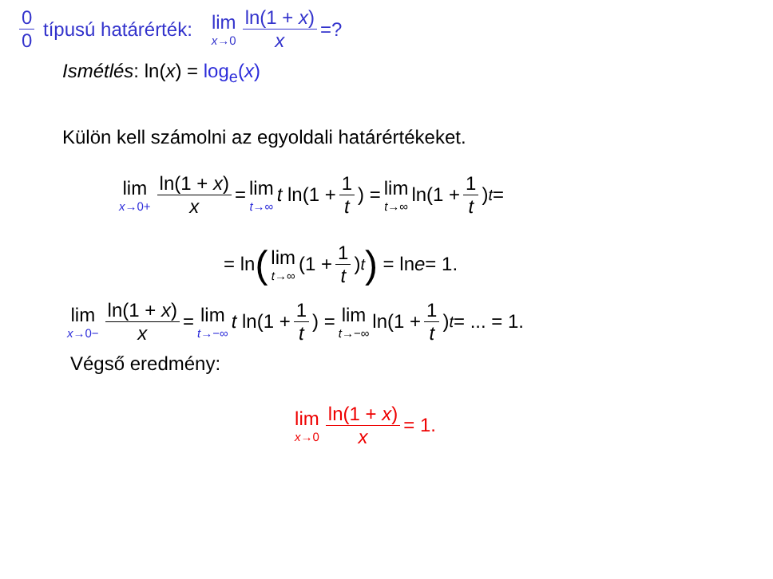0 0 típusú határérték: lim x→0 ln(1 + x) x =?
Ismétlés: ln(x) = log<sub>e</sub>(x)
Külön kell számolni az egyoldali határértékeket.
lim x→0+ ln(1 + x) x = lim t→∞ t ln(1 + 1 t) = lim t→∞ ln(1 + 1 t)<sup>t</sup> =
= ln ( lim t→∞ (1 + 1 t)<sup>t</sup>) = ln e = 1.
lim x→0− ln(1 + x) x = lim t→−∞ t ln(1 + 1 t) = lim t→−∞ ln(1 + 1 t)<sup>t</sup> = ... = 1.
Végső eredmény:
lim x→0 ln(1 + x) x = 1.